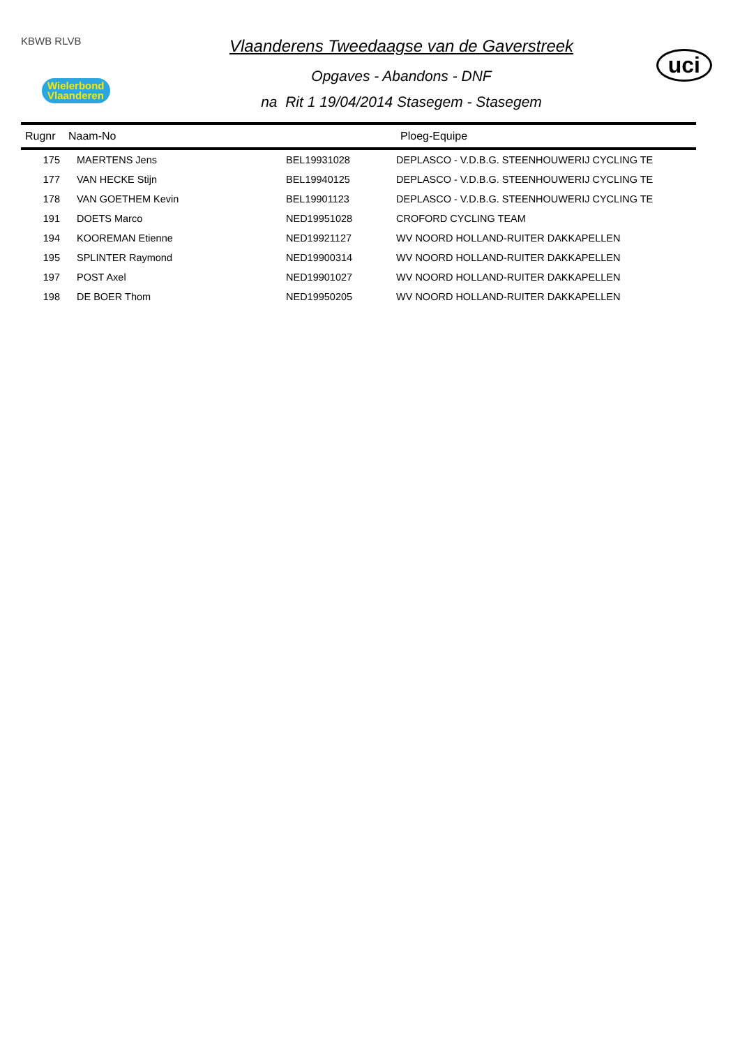KBWB RLVB
Wielerbond
Vlaanderen
Vlaanderens Tweedaagse van de Gaverstreek
Opgaves - Abandons - DNF
na Rit 1 19/04/2014 Stasegem - Stasegem
uci
| Rugnr | Naam-No | | Ploeg-Equipe |
| --- | --- | --- | --- |
| 175 | MAERTENS Jens | BEL19931028 | DEPLASCO - V.D.B.G. STEENHOUWERIJ CYCLING TE |
| 177 | VAN HECKE Stijn | BEL19940125 | DEPLASCO - V.D.B.G. STEENHOUWERIJ CYCLING TE |
| 178 | VAN GOETHEM Kevin | BEL19901123 | DEPLASCO - V.D.B.G. STEENHOUWERIJ CYCLING TE |
| 191 | DOETS Marco | NED19951028 | CROFORD CYCLING TEAM |
| 194 | KOOREMAN Etienne | NED19921127 | WV NOORD HOLLAND-RUITER DAKKAPELLEN |
| 195 | SPLINTER Raymond | NED19900314 | WV NOORD HOLLAND-RUITER DAKKAPELLEN |
| 197 | POST Axel | NED19901027 | WV NOORD HOLLAND-RUITER DAKKAPELLEN |
| 198 | DE BOER Thom | NED19950205 | WV NOORD HOLLAND-RUITER DAKKAPELLEN |